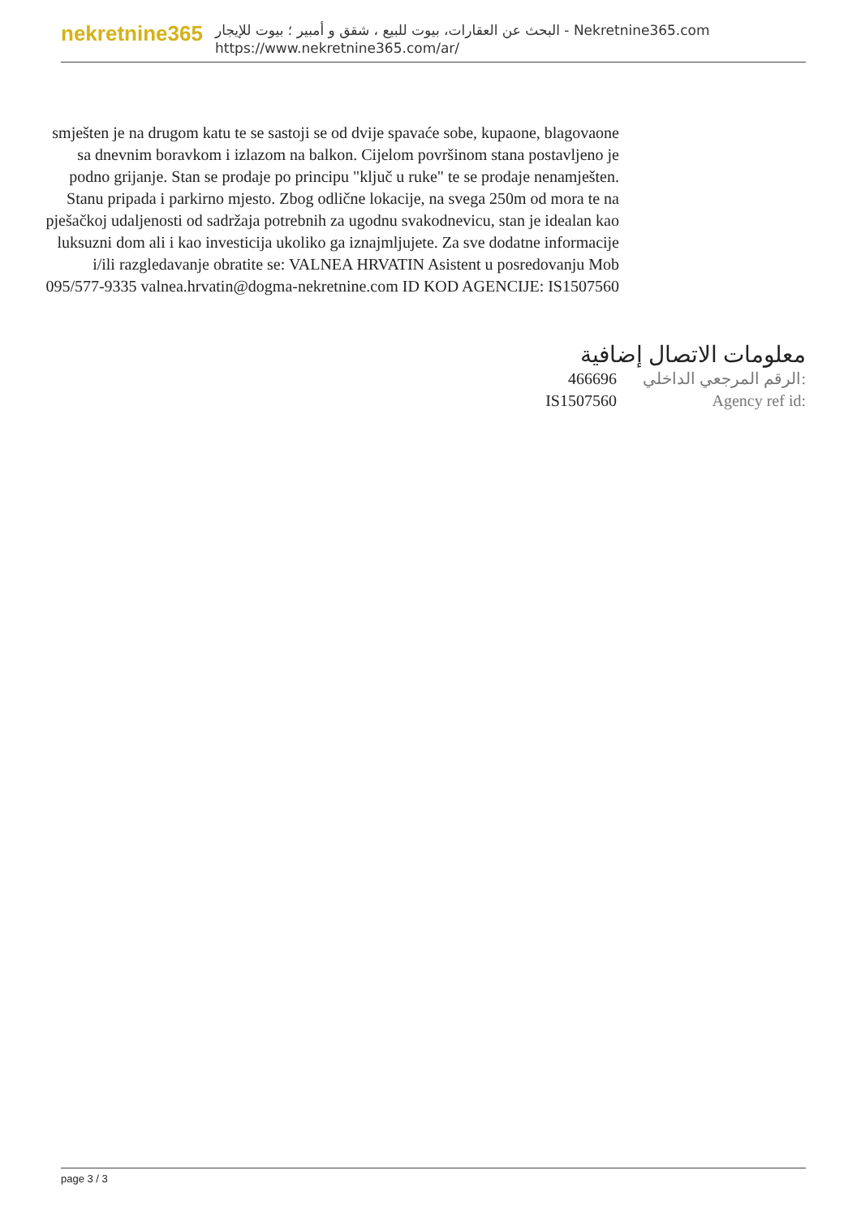nekretnine365
البحث عن العقارات، بيوت للبيع ، شقق و أمبير ؛ بيوت للإيجار - Nekretnine365.com
https://www.nekretnine365.com/ar/
smješten je na drugom katu te se sastoji se od dvije spavaće sobe, kupaone, blagovaone sa dnevnim boravkom i izlazom na balkon. Cijelom površinom stana postavljeno je podno grijanje. Stan se prodaje po principu "ključ u ruke" te se prodaje nenamješten. Stanu pripada i parkirno mjesto. Zbog odlične lokacije, na svega 250m od mora te na pješačkoj udaljenosti od sadržaja potrebnih za ugodnu svakodnevicu, stan je idealan kao luksuzni dom ali i kao investicija ukoliko ga iznajmljujete. Za sve dodatne informacije i/ili razgledavanje obratite se: VALNEA HRVATIN Asistent u posredovanju Mob 095/577-9335 valnea.hrvatin@dogma-nekretnine.com ID KOD AGENCIJE: IS1507560
معلومات الاتصال إضافية
466696 الرقم المرجعي الداخلي:
IS1507560 Agency ref id:
page 3 / 3